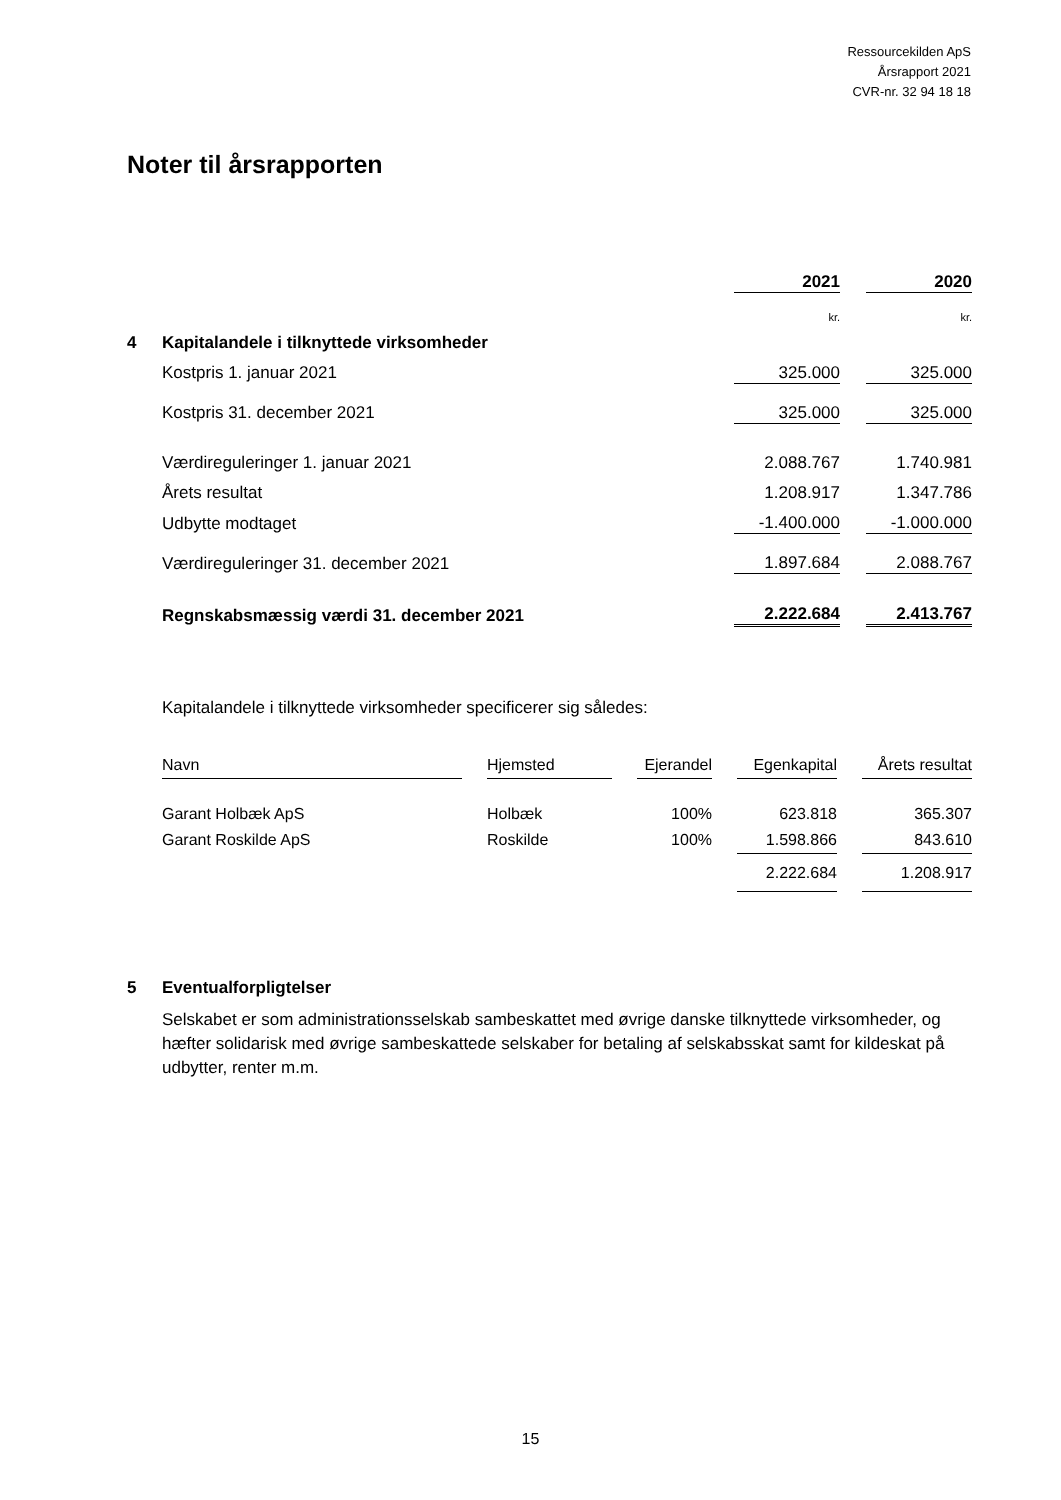Ressourcekilden ApS
Årsrapport 2021
CVR-nr. 32 94 18 18
Noter til årsrapporten
| | | 2021 | | 2020 |
| | | kr. | | kr. |
| 4 | Kapitalandele i tilknyttede virksomheder | | | |
| | Kostpris 1. januar 2021 | 325.000 | | 325.000 |
| | Kostpris 31. december 2021 | 325.000 | | 325.000 |
| | Værdireguleringer 1. januar 2021 | 2.088.767 | | 1.740.981 |
| | Årets resultat | 1.208.917 | | 1.347.786 |
| | Udbytte modtaget | -1.400.000 | | -1.000.000 |
| | Værdireguleringer 31. december 2021 | 1.897.684 | | 2.088.767 |
| | Regnskabsmæssig værdi 31. december 2021 | 2.222.684 | | 2.413.767 |
Kapitalandele i tilknyttede virksomheder specificerer sig således:
| Navn | | Hjemsted | | Ejerandel | | Egenkapital | | Årets resultat |
| Garant Holbæk ApS | | Holbæk | | 100% | | 623.818 | | 365.307 |
| Garant Roskilde ApS | | Roskilde | | 100% | | 1.598.866 | | 843.610 |
| | | | | | | 2.222.684 | | 1.208.917 |
5 Eventualforpligtelser
Selskabet er som administrationsselskab sambeskattet med øvrige danske tilknyttede virksomheder, og hæfter solidarisk med øvrige sambeskattede selskaber for betaling af selskabsskat samt for kildeskat på udbytter, renter m.m.
15